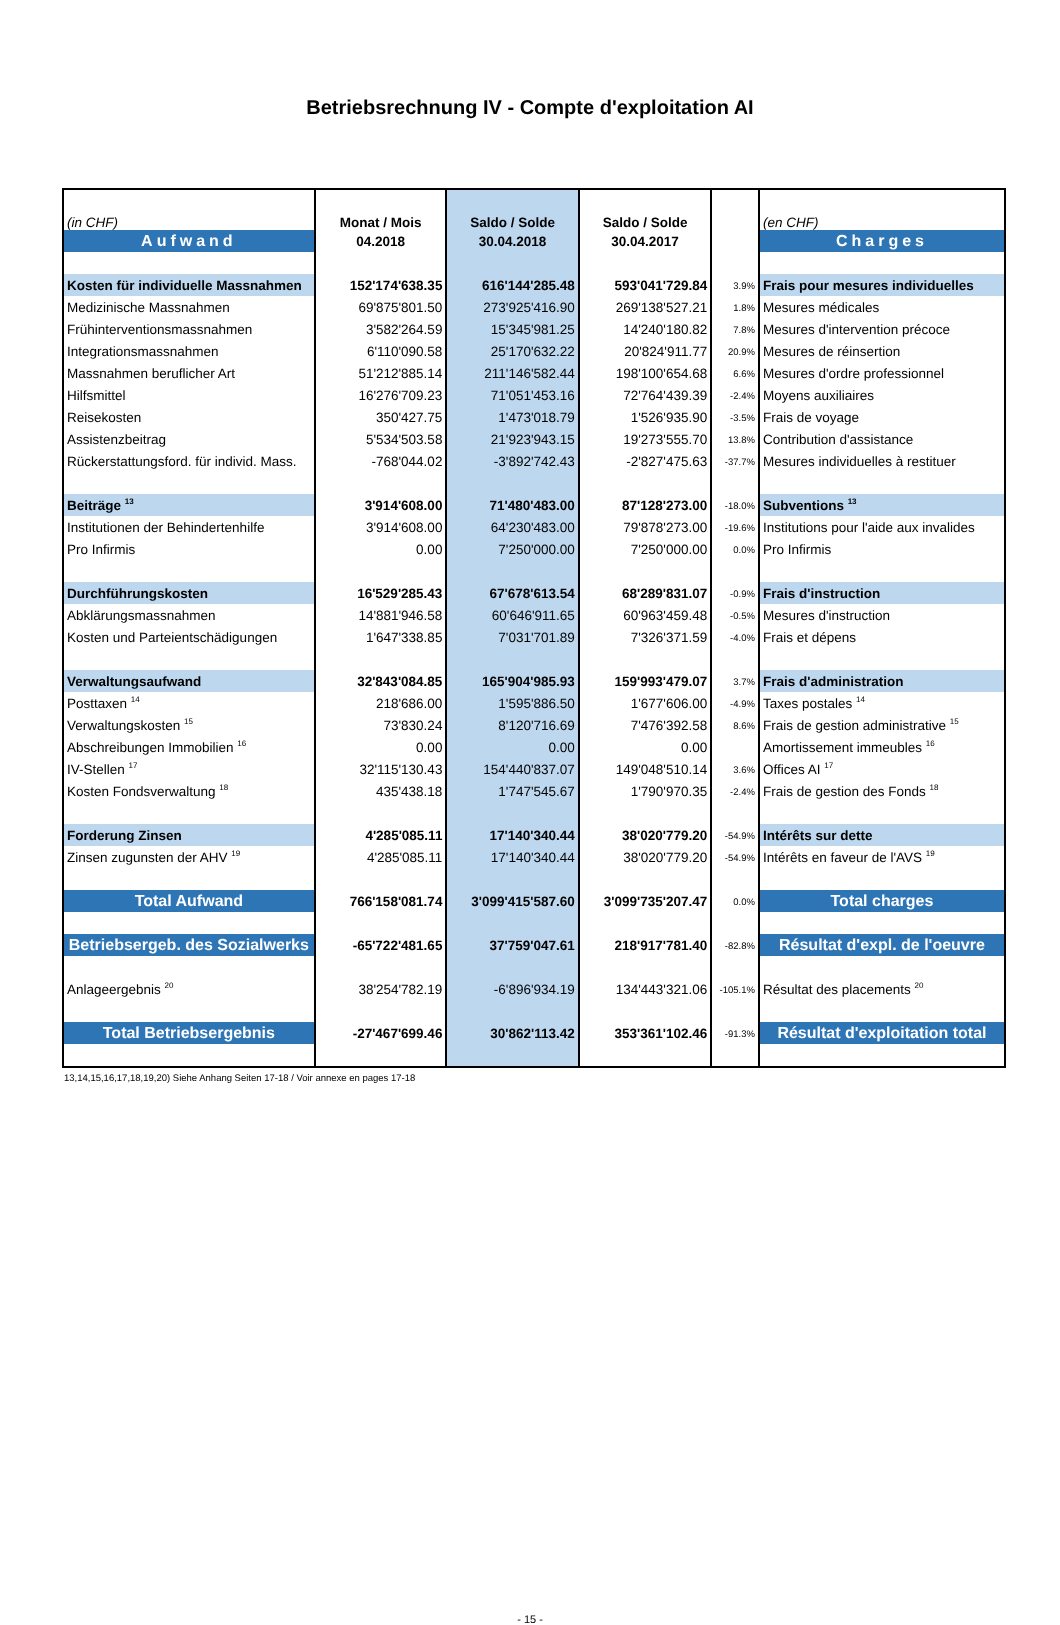Betriebsrechnung IV - Compte d'exploitation AI
| (in CHF) | Monat / Mois | Saldo / Solde | Saldo / Solde | | (en CHF) |
| Aufwand | 04.2018 | 30.04.2018 | 30.04.2017 | | Charges |
| Kosten für individuelle Massnahmen | 152'174'638.35 | 616'144'285.48 | 593'041'729.84 | 3.9% | Frais pour mesures individuelles |
| Medizinische Massnahmen | 69'875'801.50 | 273'925'416.90 | 269'138'527.21 | 1.8% | Mesures médicales |
| Frühinterventionsmassnahmen | 3'582'264.59 | 15'345'981.25 | 14'240'180.82 | 7.8% | Mesures d'intervention précoce |
| Integrationsmassnahmen | 6'110'090.58 | 25'170'632.22 | 20'824'911.77 | 20.9% | Mesures de réinsertion |
| Massnahmen beruflicher Art | 51'212'885.14 | 211'146'582.44 | 198'100'654.68 | 6.6% | Mesures d'ordre professionnel |
| Hilfsmittel | 16'276'709.23 | 71'051'453.16 | 72'764'439.39 | -2.4% | Moyens auxiliaires |
| Reisekosten | 350'427.75 | 1'473'018.79 | 1'526'935.90 | -3.5% | Frais de voyage |
| Assistenzbeitrag | 5'534'503.58 | 21'923'943.15 | 19'273'555.70 | 13.8% | Contribution d'assistance |
| Rückerstattungsford. für individ. Mass. | -768'044.02 | -3'892'742.43 | -2'827'475.63 | -37.7% | Mesures individuelles à restituer |
| Beiträge <sup>13</sup> | 3'914'608.00 | 71'480'483.00 | 87'128'273.00 | -18.0% | Subventions <sup>13</sup> |
| Institutionen der Behindertenhilfe | 3'914'608.00 | 64'230'483.00 | 79'878'273.00 | -19.6% | Institutions pour l'aide aux invalides |
| Pro Infirmis | 0.00 | 7'250'000.00 | 7'250'000.00 | 0.0% | Pro Infirmis |
| Durchführungskosten | 16'529'285.43 | 67'678'613.54 | 68'289'831.07 | -0.9% | Frais d'instruction |
| Abklärungsmassnahmen | 14'881'946.58 | 60'646'911.65 | 60'963'459.48 | -0.5% | Mesures d'instruction |
| Kosten und Parteientschädigungen | 1'647'338.85 | 7'031'701.89 | 7'326'371.59 | -4.0% | Frais et dépens |
| Verwaltungsaufwand | 32'843'084.85 | 165'904'985.93 | 159'993'479.07 | 3.7% | Frais d'administration |
| Posttaxen <sup>14</sup> | 218'686.00 | 1'595'886.50 | 1'677'606.00 | -4.9% | Taxes postales <sup>14</sup> |
| Verwaltungskosten <sup>15</sup> | 73'830.24 | 8'120'716.69 | 7'476'392.58 | 8.6% | Frais de gestion administrative <sup>15</sup> |
| Abschreibungen Immobilien <sup>16</sup> | 0.00 | 0.00 | 0.00 | | Amortissement immeubles <sup>16</sup> |
| IV-Stellen <sup>17</sup> | 32'115'130.43 | 154'440'837.07 | 149'048'510.14 | 3.6% | Offices AI <sup>17</sup> |
| Kosten Fondsverwaltung <sup>18</sup> | 435'438.18 | 1'747'545.67 | 1'790'970.35 | -2.4% | Frais de gestion des Fonds <sup>18</sup> |
| Forderung Zinsen | 4'285'085.11 | 17'140'340.44 | 38'020'779.20 | -54.9% | Intérêts sur dette |
| Zinsen zugunsten der AHV <sup>19</sup> | 4'285'085.11 | 17'140'340.44 | 38'020'779.20 | -54.9% | Intérêts en faveur de l'AVS <sup>19</sup> |
| Total Aufwand | 766'158'081.74 | 3'099'415'587.60 | 3'099'735'207.47 | 0.0% | Total charges |
| Betriebsergeb. des Sozialwerks | -65'722'481.65 | 37'759'047.61 | 218'917'781.40 | -82.8% | Résultat d'expl. de l'oeuvre |
| Anlageergebnis <sup>20</sup> | 38'254'782.19 | -6'896'934.19 | 134'443'321.06 | -105.1% | Résultat des placements <sup>20</sup> |
| Total Betriebsergebnis | -27'467'699.46 | 30'862'113.42 | 353'361'102.46 | -91.3% | Résultat d'exploitation total |
13,14,15,16,17,18,19,20) Siehe Anhang Seiten 17-18 / Voir annexe en pages 17-18
- 15 -